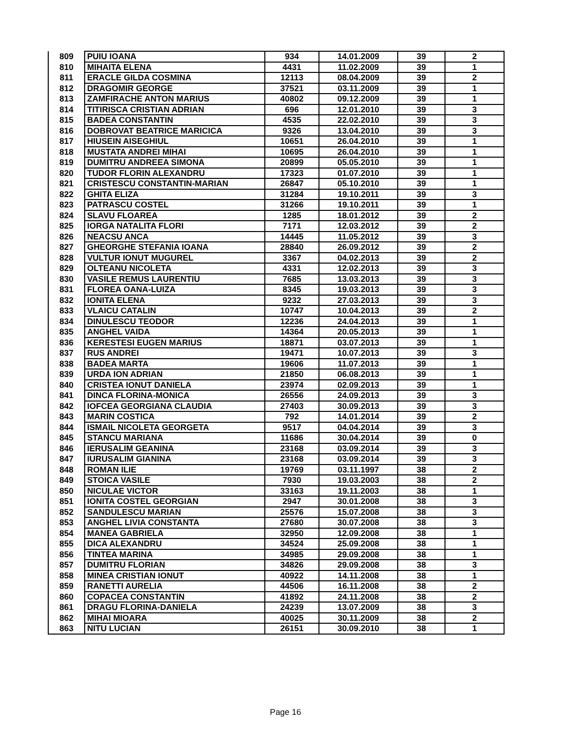| 809 | PUIU IOANA | 934 | 14.01.2009 | 39 | 2 |
| 810 | MIHAITA ELENA | 4431 | 11.02.2009 | 39 | 1 |
| 811 | ERACLE GILDA COSMINA | 12113 | 08.04.2009 | 39 | 2 |
| 812 | DRAGOMIR GEORGE | 37521 | 03.11.2009 | 39 | 1 |
| 813 | ZAMFIRACHE ANTON MARIUS | 40802 | 09.12.2009 | 39 | 1 |
| 814 | TITIRISCA CRISTIAN ADRIAN | 696 | 12.01.2010 | 39 | 3 |
| 815 | BADEA CONSTANTIN | 4535 | 22.02.2010 | 39 | 3 |
| 816 | DOBROVAT BEATRICE MARICICA | 9326 | 13.04.2010 | 39 | 3 |
| 817 | HIUSEIN AISEGHIUL | 10651 | 26.04.2010 | 39 | 1 |
| 818 | MUSTATA ANDREI MIHAI | 10695 | 26.04.2010 | 39 | 1 |
| 819 | DUMITRU ANDREEA SIMONA | 20899 | 05.05.2010 | 39 | 1 |
| 820 | TUDOR FLORIN ALEXANDRU | 17323 | 01.07.2010 | 39 | 1 |
| 821 | CRISTESCU CONSTANTIN-MARIAN | 26847 | 05.10.2010 | 39 | 1 |
| 822 | GHITA ELIZA | 31284 | 19.10.2011 | 39 | 3 |
| 823 | PATRASCU COSTEL | 31266 | 19.10.2011 | 39 | 1 |
| 824 | SLAVU FLOAREA | 1285 | 18.01.2012 | 39 | 2 |
| 825 | IORGA NATALITA FLORI | 7171 | 12.03.2012 | 39 | 2 |
| 826 | NEACSU ANCA | 14445 | 11.05.2012 | 39 | 3 |
| 827 | GHEORGHE STEFANIA IOANA | 28840 | 26.09.2012 | 39 | 2 |
| 828 | VULTUR IONUT MUGUREL | 3367 | 04.02.2013 | 39 | 2 |
| 829 | OLTEANU NICOLETA | 4331 | 12.02.2013 | 39 | 3 |
| 830 | VASILE REMUS LAURENTIU | 7685 | 13.03.2013 | 39 | 3 |
| 831 | FLOREA OANA-LUIZA | 8345 | 19.03.2013 | 39 | 3 |
| 832 | IONITA ELENA | 9232 | 27.03.2013 | 39 | 3 |
| 833 | VLAICU CATALIN | 10747 | 10.04.2013 | 39 | 2 |
| 834 | DINULESCU TEODOR | 12236 | 24.04.2013 | 39 | 1 |
| 835 | ANGHEL VAIDA | 14364 | 20.05.2013 | 39 | 1 |
| 836 | KERESTESI EUGEN MARIUS | 18871 | 03.07.2013 | 39 | 1 |
| 837 | RUS ANDREI | 19471 | 10.07.2013 | 39 | 3 |
| 838 | BADEA MARTA | 19606 | 11.07.2013 | 39 | 1 |
| 839 | URDA ION ADRIAN | 21850 | 06.08.2013 | 39 | 1 |
| 840 | CRISTEA IONUT DANIELA | 23974 | 02.09.2013 | 39 | 1 |
| 841 | DINCA FLORINA-MONICA | 26556 | 24.09.2013 | 39 | 3 |
| 842 | IOFCEA GEORGIANA CLAUDIA | 27403 | 30.09.2013 | 39 | 3 |
| 843 | MARIN COSTICA | 792 | 14.01.2014 | 39 | 2 |
| 844 | ISMAIL NICOLETA GEORGETA | 9517 | 04.04.2014 | 39 | 3 |
| 845 | STANCU MARIANA | 11686 | 30.04.2014 | 39 | 0 |
| 846 | IERUSALIM GEANINA | 23168 | 03.09.2014 | 39 | 3 |
| 847 | IURUSALIM GIANINA | 23168 | 03.09.2014 | 39 | 3 |
| 848 | ROMAN ILIE | 19769 | 03.11.1997 | 38 | 2 |
| 849 | STOICA VASILE | 7930 | 19.03.2003 | 38 | 2 |
| 850 | NICULAE VICTOR | 33163 | 19.11.2003 | 38 | 1 |
| 851 | IONITA COSTEL GEORGIAN | 2947 | 30.01.2008 | 38 | 3 |
| 852 | SANDULESCU MARIAN | 25576 | 15.07.2008 | 38 | 3 |
| 853 | ANGHEL LIVIA CONSTANTA | 27680 | 30.07.2008 | 38 | 3 |
| 854 | MANEA GABRIELA | 32950 | 12.09.2008 | 38 | 1 |
| 855 | DICA ALEXANDRU | 34524 | 25.09.2008 | 38 | 1 |
| 856 | TINTEA MARINA | 34985 | 29.09.2008 | 38 | 1 |
| 857 | DUMITRU FLORIAN | 34826 | 29.09.2008 | 38 | 3 |
| 858 | MINEA CRISTIAN IONUT | 40922 | 14.11.2008 | 38 | 1 |
| 859 | RANETTI AURELIA | 44506 | 16.11.2008 | 38 | 2 |
| 860 | COPACEA CONSTANTIN | 41892 | 24.11.2008 | 38 | 2 |
| 861 | DRAGU FLORINA-DANIELA | 24239 | 13.07.2009 | 38 | 3 |
| 862 | MIHAI MIOARA | 40025 | 30.11.2009 | 38 | 2 |
| 863 | NITU LUCIAN | 26151 | 30.09.2010 | 38 | 1 |
Page 16